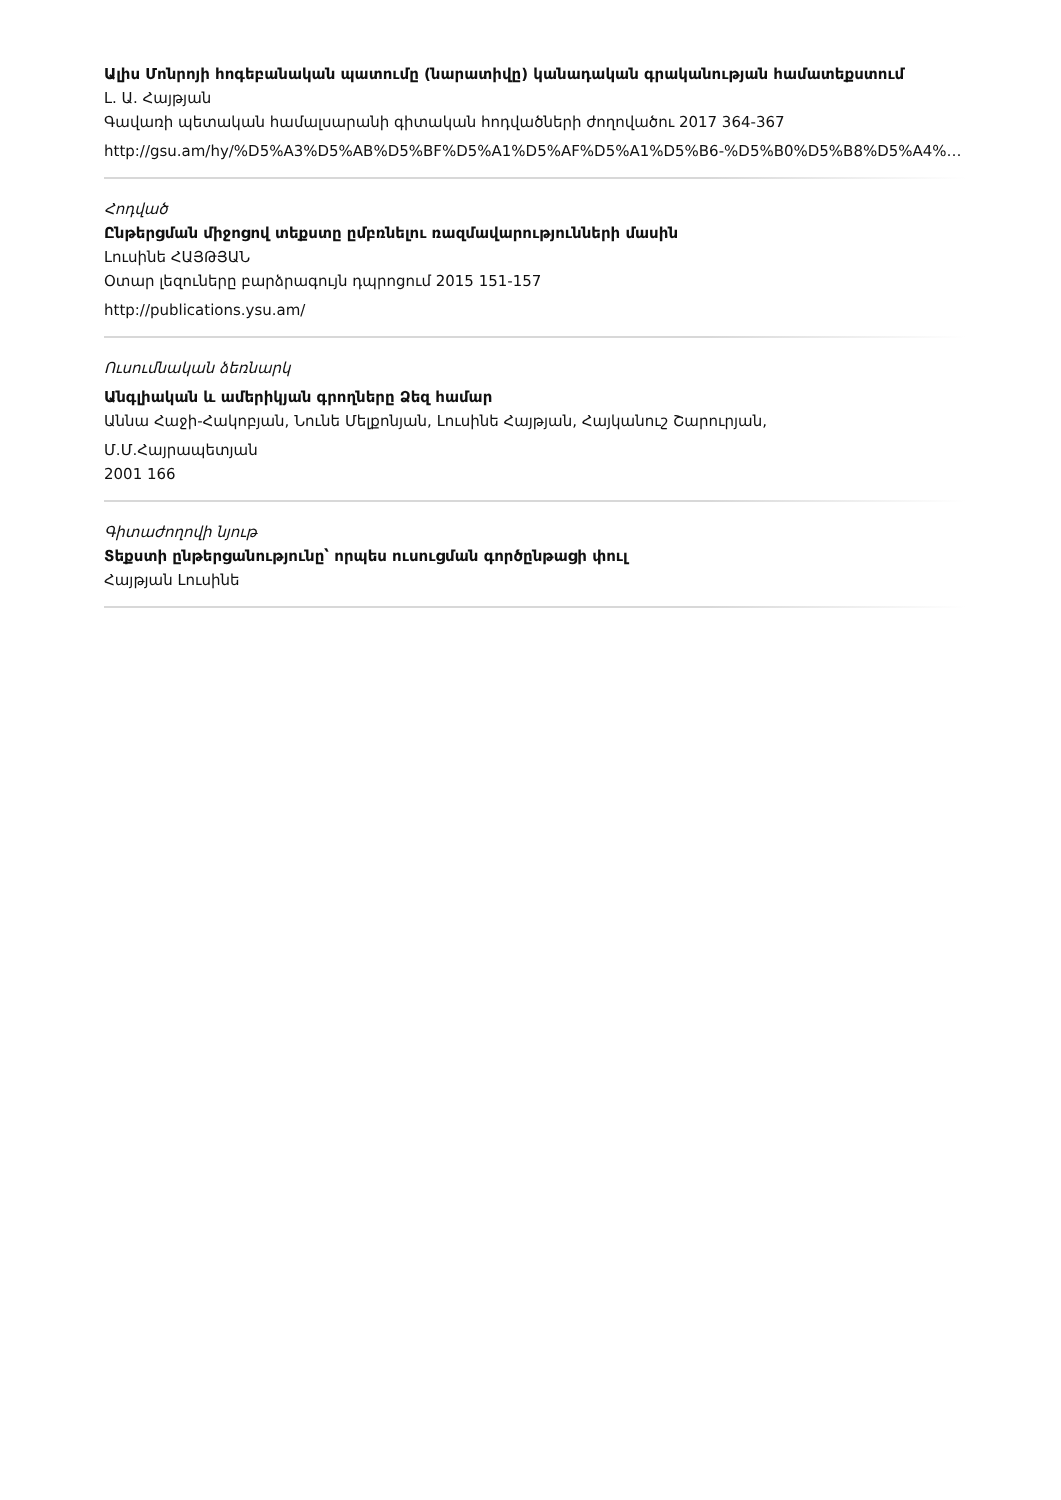Ալիս Մոնրոյի հոգեբանական պատումը (նարատիվը) կանադական գրականության համատեքստում
Լ. Ա. Հայթյան
Գավառի պետական համալսարանի գիտական հոդվածների ժողովածու 2017 364-367
http://gsu.am/hy/%D5%A3%D5%AB%D5%BF%D5%A1%D5%AF%D5%A1%D5%B6-%D5%B0%D5%B8%D5%A4%…
Հոդված
Ընթերցման միջոցով տեքստը ըմբռնելու ռազմավարությունների մասին
Լուսինե ՀԱՅԹՅԱՆ
Օտար լեզուները բարձրագույն դպրոցում 2015 151-157
http://publications.ysu.am/
Ուսումնական ձեռնարկ
Անգլիական և ամերիկյան գրողները Ձեզ համար
Աննա Հաջի-Հակոբյան, Նունե Մելքոնյան, Լուսինե Հայթյան, Հայկանուշ Շարուրյան,
Մ.Մ.Հայրապետյան
2001 166
Գիտաժողովի նյութ
Տեքստի ընթերցանությունը՝ որպես ուսուցման գործընթացի փուլ
Հայթյան Լուսինե